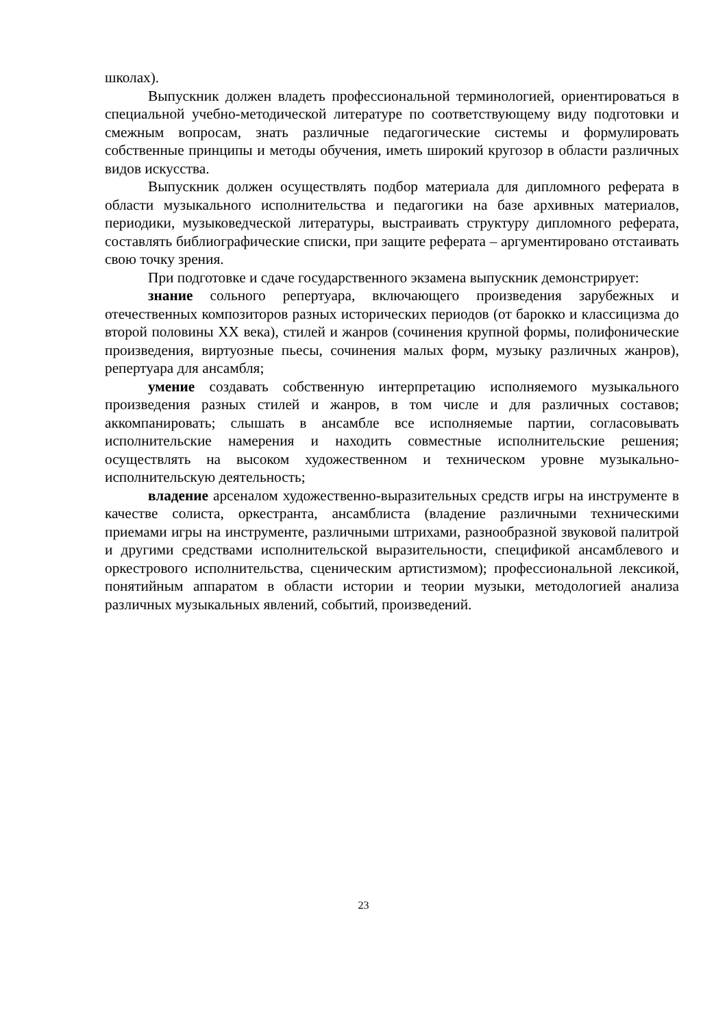школах).
Выпускник должен владеть профессиональной терминологией, ориентироваться в специальной учебно-методической литературе по соответствующему виду подготовки и смежным вопросам, знать различные педагогические системы и формулировать собственные принципы и методы обучения, иметь широкий кругозор в области различных видов искусства.
Выпускник должен осуществлять подбор материала для дипломного реферата в области музыкального исполнительства и педагогики на базе архивных материалов, периодики, музыковедческой литературы, выстраивать структуру дипломного реферата, составлять библиографические списки, при защите реферата – аргументировано отстаивать свою точку зрения.
При подготовке и сдаче государственного экзамена выпускник демонстрирует:
знание сольного репертуара, включающего произведения зарубежных и отечественных композиторов разных исторических периодов (от барокко и классицизма до второй половины XX века), стилей и жанров (сочинения крупной формы, полифонические произведения, виртуозные пьесы, сочинения малых форм, музыку различных жанров), репертуара для ансамбля;
умение создавать собственную интерпретацию исполняемого музыкального произведения разных стилей и жанров, в том числе и для различных составов; аккомпанировать; слышать в ансамбле все исполняемые партии, согласовывать исполнительские намерения и находить совместные исполнительские решения; осуществлять на высоком художественном и техническом уровне музыкально-исполнительскую деятельность;
владение арсеналом художественно-выразительных средств игры на инструменте в качестве солиста, оркестранта, ансамблиста (владение различными техническими приемами игры на инструменте, различными штрихами, разнообразной звуковой палитрой и другими средствами исполнительской выразительности, спецификой ансамблевого и оркестрового исполнительства, сценическим артистизмом); профессиональной лексикой, понятийным аппаратом в области истории и теории музыки, методологией анализа различных музыкальных явлений, событий, произведений.
23